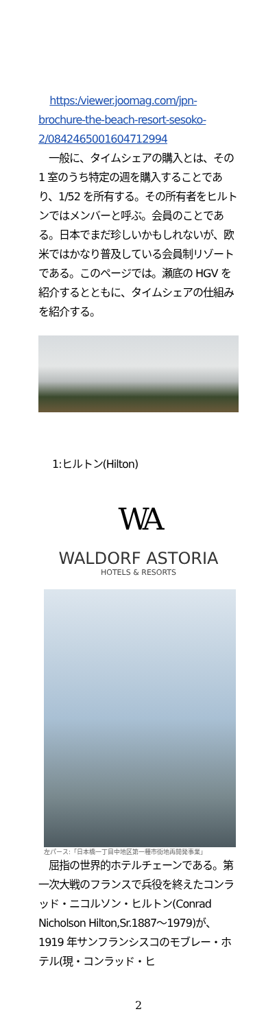https:/viewer.joomag.com/jpn-brochure-the-beach-resort-sesoko-2/0842465001604712994
　一般に、タイムシェアの購入とは、その 1 室のうち特定の週を購入することであり、1/52 を所有する。その所有者をヒルトンではメンバーと呼ぶ。会員のことである。日本でまだ珍しいかもしれないが、欧米ではかなり普及している会員制リゾートである。このページでは。瀬底の HGV を紹介するとともに、タイムシェアの仕組みを紹介する。
1:ヒルトン(Hilton)
WA
WALDORF ASTORIA
HOTELS & RESORTS
左パース:「日本橋一丁目中地区第一種市街地再開発事業」
　屈指の世界的ホテルチェーンである。第一次大戦のフランスで兵役を終えたコンラッド・ニコルソン・ヒルトン(Conrad Nicholson Hilton,Sr.1887〜1979)が、1919 年サンフランシスコのモブレー・ホテル(現・コンラッド・ヒ
2